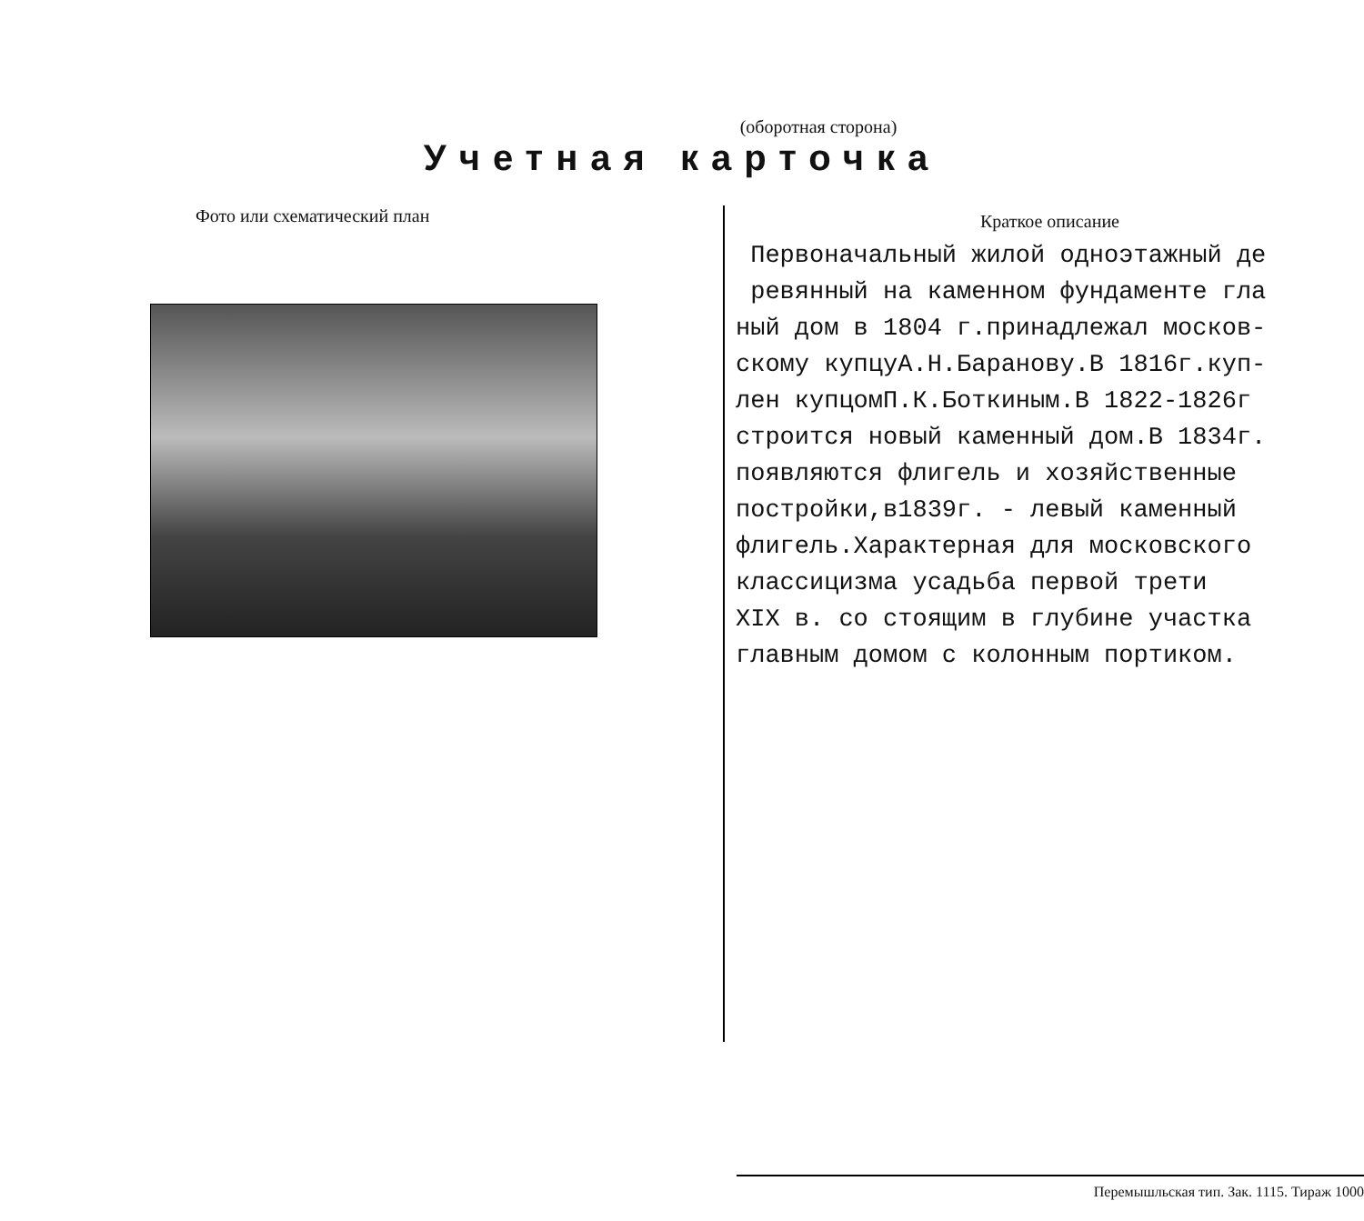(оборотная сторона)
Учетная карточка
Фото или схематический план
Краткое описание
Первоначальный жилой одноэтажный де ревянный на каменном фундаменте гла ный дом в 1804 г.принадлежал москов- скому купцуА.Н.Баранову.В 1816г.куп- лен купцомП.К.Боткиным.В 1822-1826г строится новый каменный дом.В 1834г. появляются флигель и хозяйственные постройки,в1839г. - левый каменный флигель.Характерная для московского классицизма усадьба первой трети XIX в. со стоящим в глубине участка главным домом с колонным портиком.
Перемышльская тип. Зак. 1115. Тираж 1000